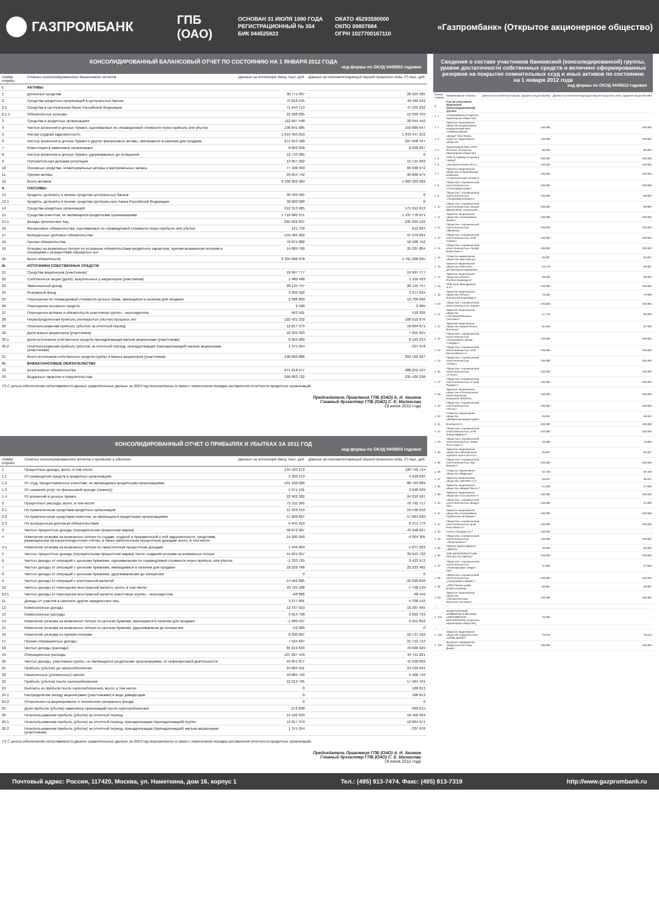ГАЗПРОМБАНК
ГПБ (ОАО)
ОСНОВАН 31 ИЮЛЯ 1990 ГОДА
РЕГИСТРАЦИОННЫЙ № 354
БИК 044525823
ОКАТО 45293590000
ОКПО 09807684
ОГРН 1027700167110
«Газпромбанк» (Открытое акционерное общество)
КОНСОЛИДИРОВАННЫЙ БАЛАНСОВЫЙ ОТЧЕТ ПО СОСТОЯНИЮ НА 1 ЯНВАРЯ 2012 ГОДА
код формы по ОКУД 0409802 годовая
| Номер строки | Статьи консолидированного балансового отчета | Данные на отчетную дату, тыс. руб. | Данные за соответствующий период прошлого года, (*) тыс. руб. |
| --- | --- | --- | --- |
| I. | АКТИВЫ | | |
| 1 | Денежные средства | 30 771 037 | 26 925 585 |
| 2 | Средства кредитных организаций в центральных банках | 75 818 435 | 49 489 942 |
| 2.1 | Средства в Центральном банке Российской Федерации | 71 644 713 | 47 295 232 |
| 2.1.1 | Обязательные резервы | 22 508 205 | 10 399 704 |
| 3 | Средства в кредитных организациях | 112 607 548 | 20 054 442 |
| 4 | Чистые вложения в ценные бумаги, оцениваемые по справедливой стоимости через прибыль или убыток | 190 641 685 | 150 880 647 |
| 5 | Чистая ссудная задолженность | 1 615 465 019 | 1 343 447 252 |
| 6 | Чистые вложения в ценные бумаги и другие финансовые активы, имеющиеся в наличии для продажи | 271 653 180 | 227 658 447 |
| 7 | Инвестиции в зависимые организации | 8 662 058 | 8 200 837 |
| 8 | Чистые вложения в ценные бумаги, удерживаемые до погашения | 12 743 905 | 0 |
| 9 | Положительная деловая репутация | 14 057 262 | 15 715 993 |
| 10 | Основные средства, нематериальные активы и материальные запасы | 77 428 093 | 60 038 972 |
| 11 | Прочие активы | 93 054 742 | 90 890 975 |
| 12 | Всего активов | 2 502 902 964 | 1 993 303 092 |
| II. | ПАССИВЫ | | |
| 13 | Кредиты, депозиты и прочие средства центральных банков | 30 439 565 | 0 |
| 13.1 | Кредиты, депозиты и прочие средства Центрального банка Российской Федерации | 30 000 000 | 0 |
| 14 | Средства кредитных организаций | 312 313 905 | 171 612 613 |
| 15 | Средства клиентов, не являющихся кредитными организациями | 1 716 680 371 | 1 437 778 971 |
| 15.1 | Вклады физических лиц | 265 922 837 | 235 295 122 |
| 16 | Финансовые обязательства, оцениваемые по справедливой стоимости через прибыль или убыток | 121 733 | 612 064 |
| 17 | Выпущенные долговые обязательства | 159 484 922 | 97 579 891 |
| 18 | Прочие обязательства | 70 875 882 | 58 408 752 |
| 19 | Резервы на возможные потери по условным обязательствам кредитного характера, прочим возможным потерям и операциям с резидентами офшорных зон | 14 089 700 | 25 207 804 |
| 20 | Всего обязательств | 2 304 006 078 | 1 791 200 095 |
| III. | ИСТОЧНИКИ СОБСТВЕННЫХ СРЕДСТВ | | |
| 21 | Средства акционеров (участников) | 19 997 777 | 19 997 777 |
| 22 | Собственные акции (доли), выкупленные у акционеров (участников) | 1 480 488 | 1 316 433 |
| 23 | Эмиссионный доход | 28 145 757 | 28 145 757 |
| 24 | Резервный фонд | 3 392 922 | 3 377 624 |
| 25 | Переоценка по справедливой стоимости ценных бумаг, имеющихся в наличии для продажи | 2 586 893 | 16 706 096 |
| 26 | Переоценка основных средств | 2 590 | 2 965 |
| 27 | Переоценка активов и обязательств участников группы - нерезидентов | 663 501 | 518 309 |
| 28 | Нераспределенная прибыль (непокрытые убытки) прошлых лет | 122 431 232 | 108 010 676 |
| 29 | Неиспользованная прибыль (убыток) за отчетный период | 12 817 379 | 18 804 971 |
| 30 | Доля малых акционеров (участников) | 10 339 323 | 7 855 255 |
| 30.1 | Доля источников собственных средств,принадлежащая малым акционерам (участникам) | 8 964 069 | 8 193 233 |
| 30.2 | Неиспользованная прибыль (убыток) за отчетный период, принадлежащая (принадлежащий) малым акционерам (участникам) | 1 375 254 | -337 978 |
| 31 | Всего источников собственных средств группы и малых акционеров (участников) | 198 896 886 | 202 102 997 |
| IV. | ВНЕБАЛАНСОВЫЕ ОБЯЗАТЕЛЬСТВА | | |
| 32 | Безотзывные обязательства | 971 018 577 | 988 252 107 |
| 33 | Выданные гарантии и поручительства | 299 003 722 | 235 420 338 |
(*) С целью обеспечения сопоставимости данных сравнительные данные за 2010 год пересмотрены в связи с изменением порядка составления отчетности кредитных организаций.
Председатель Правления ГПБ (ОАО) А. И. Акимов
Главный бухгалтер ГПБ (ОАО) С. Е. Малюсова
18 июня 2012 года
КОНСОЛИДИРОВАННЫЙ ОТЧЕТ О ПРИБЫЛЯХ И УБЫТКАХ ЗА 2011 ГОД
код формы по ОКУД 0409803 годовая
| Номер строки | Статьи консолидированного отчета о прибылях и убытках | Данные на отчетную дату, тыс. руб. | Данные за соответствующий период прошлого года, (*) тыс. руб. |
| --- | --- | --- | --- |
| 1 | Процентные доходы, всего, в том числе: | 134 183 272 | 120 740 744 |
| 1.1 | От размещения средств в кредитных организациях | 5 320 413 | 4 918 029 |
| 1.2 | От ссуд, предоставленных клиентам, не являющимся кредитными организациями | 101 189 026 | 88 763 889 |
| 1.3 | От оказания услуг по финансовой аренде (лизингу) | 5 271 531 | 3 048 239 |
| 1.4 | От вложений в ценные бумаги | 22 402 302 | 24 010 587 |
| 2 | Процентные расходы, всего, в том числе: | 75 311 265 | 76 792 717 |
| 2.1 | По привлеченным средствам кредитных организаций | 11 356 519 | 10 536 918 |
| 2.2 | По привлеченным средствам клиентов, не являющихся кредитными организациями | 57 008 827 | 57 884 020 |
| 2.3 | По выпущенным долговым обязательствам | 6 945 919 | 8 371 779 |
| 3 | Чистые процентные доходы (отрицательная процентная маржа) | 58 872 007 | 43 948 027 |
| 4 | Изменение резерва на возможные потери по ссудам, ссудной и приравненной к ней задолженности, средствам, размещенным на корреспондентских счетах, а также начисленным процентным доходам, всего, в том числе: | -14 180 950 | -4 004 305 |
| 4.1 | Изменение резерва на возможные потери по начисленным процентным доходам | 1 946 664 | -1 877 222 |
| 5 | Чистые процентные доходы (отрицательная процентная маржа) после создания резерва на возможные потери | 44 691 057 | 39 943 722 |
| 6 | Чистые доходы от операций с ценными бумагами, оцениваемыми по справедливой стоимости через прибыль или убыток | -1 333 725 | 8 423 572 |
| 7 | Чистые доходы от операций с ценными бумагами, имеющимися в наличии для продажи | 18 226 768 | 22 233 482 |
| 8 | Чистые доходы от операций с ценными бумагами, удерживаемыми до погашения | 0 | 0 |
| 9 | Чистые доходы от операций с иностранной валютой | -14 502 605 | -35 620 658 |
| 10 | Чистые доходы от переоценки иностранной валюты, всего, в том числе: | 10 725 108 | -7 798 149 |
| 10.1 | Чистые доходы от переоценки иностранной валюты участников группы - нерезидентов | -68 686 | 68 449 |
| 11 | Доходы от участия в капитале других юридических лиц | 3 277 891 | 5 338 142 |
| 12 | Комиссионные доходы | 12 737 010 | 10 287 965 |
| 13 | Комиссионные расходы | 3 914 758 | 2 603 793 |
| 14 | Изменение резерва на возможные потери по ценным бумагам, имеющимся в наличии для продажи | -1 090 437 | -3 951 852 |
| 15 | Изменение резерва на возможные потери по ценным бумагам, удерживаемым до погашения | -52 000 | 0 |
| 16 | Изменение резерва по прочим потерям | 8 930 897 | 10 737 162 |
| 17 | Прочие операционные доходы | 7 524 627 | 21 712 712 |
| 18 | Чистые доходы (расходы) | 85 219 833 | 76 606 029 |
| 19 | Операционные расходы | 107 267 159 | 94 711 221 |
| 20 | Чистые доходы, участников группы, не являющихся кредитными организациями, от нефинансовой деятельности | 46 851 877 | 41 638 693 |
| 21 | Прибыль (убыток) до налогообложения | 24 804 551 | 23 533 501 |
| 22 | Начисленные (уплаченные) налоги | 10 884 756 | 5 568 710 |
| 23 | Прибыль (убыток) после налогообложения | 13 919 795 | 17 964 791 |
| 24 | Выплаты из прибыли после налогообложения, всего, в том числе: | 0 | 106 813 |
| 24.1 | Распределение между акционерами (участниками) в виде дивидендов | 0 | 106 813 |
| 24.2 | Отчисления на формирование и пополнение резервного фонда | 0 | 0 |
| 25 | Доля прибыли (убытка) зависимых организаций после налогообложения | 272 838 | 609 015 |
| 26 | Неиспользованная прибыль (убыток) за отчетный период | 14 192 633 | 18 466 993 |
| 26.1 | Неиспользованная прибыль (убыток) за отчетный период, принадлежащая (принадлежащий) группе | 12 817 379 | 18 804 971 |
| 26.2 | Неиспользованная прибыль (убыток) за отчетный период, принадлежащая (принадлежащий) малым акционерам (участникам) | 1 375 254 | -337 978 |
(*) С целью обеспечения сопоставимости данных сравнительные данные за 2010 год пересмотрены в связи с изменением порядка составления отчетности кредитных организаций.
Председатель Правления ГПБ (ОАО) А. И. Акимов
Главный бухгалтер ГПБ (ОАО) С. Е. Малюсова
18 июня 2012 года
Сведения о составе участников банковской (консолидированной) группы, уровне достаточности собственных средств и величине сформированных резервов на покрытие сомнительных ссуд и иных активов по состоянию на 1 января 2012 года
код формы по ОКУД 0409812 годовая
| Номер строки | Наименование статьи | Данные за отчетный период, процент акций (долей) | Данные за соответствующий период прошлого года, процент акций (долей) |
| --- | --- | --- | --- |
| 1 | Состав участников банковской (консолидированной) группы: | | |
| 1. 1 | «Газпромбанк» (Открытое акционерное общество) | | |
| 1. 2 | Закрытое акционерное общество Акционерный коммерческий банк «Сибирьгазбанк» | 100.000 | 100.000 |
| 1. 3 | «Кредит Урал Банк» открытое акционерное общество | 100.000 | 100.000 |
| 1. 4 | Акционерный банк «ГПБ-Ипотека» (Открытое акционерное общество) | 90.064 | 90.064 |
| 1. 5 | GPB-DI Holdings (Cayman) Limited* | 100.000 | 100.000 |
| 1. 6 | «Gazinvest Finance B.V.» | 100.000 | 100.000 |
| 1. 7 | Закрытое акционерное общество «Управляющая компания «Стратегические Активы»* | 100.000 | 100.000 |
| 1. 8 | Общество с ограниченной ответственностью «Газагродорсервис» | 100.000 | 100.000 |
| 1. 9 | Общество с ограниченной ответственностью «Газпромбанк-Инвест» | 100.000 | 99.900 |
| 1. 10 | Общество с ограниченной ответственностью «Новые финансовые технологии» | 100.000 | 99.990 |
| 1. 11 | Закрытое акционерное общество «Газпромбанк Лизинг» | 100.000 | 100.000 |
| 1. 12 | Общество с ограниченной ответственностью «Финблок» | 100.000 | 100.000 |
| 1. 13 | Общество с ограниченной ответственностью «ГПБ-Сервис» | 100.000 | 100.000 |
| 1. 14 | Общество с ограниченной ответственностью «Трейд Инвестмент» | 100.000 | 100.000 |
| 1. 15 | Открытое акционерное общество «Волгоблгаз» | 94.007 | 94.007 |
| 1. 16 | Закрытое акционерное общество «Расчетно-депозитарная компания» | 63.175 | 65.867 |
| 1. 17 | Закрытое акционерное общество «Регион Ипотека Башкирия»* | 95.000 | 95.000 |
| 1. 18 | GPB Asset Management S.A.* | 100.000 | 100.000 |
| 1. 19 | Закрытое акционерное общество «Регион Ипотека Екатеринбург»* | 70.000 | 70.000 |
| 1. 20 | Общество с ограниченной ответственностью «Арекс» | 100.000 | 100.000 |
| 1. 21 | Закрытое акционерное общество «Оптиковолоконные Системы»* | 47.725 | 80.000 |
| 1. 22 | Закрытое акционерное общество «Киров Регион Ипотека»* | 92.500 | 92.500 |
| 1. 23 | Общество с ограниченной ответственностью «Газпромбанк Лизинг-Стандарт» | 100.000 | 100.000 |
| 1. 24 | Общество с ограниченной ответственностью «ГПБ - МеталлИнвест»* | 100.000 | 100.000 |
| 1. 25 | Общество с ограниченной ответственностью «Оникс» | 100.000 | 100.000 |
| 1. 26 | Общество с ограниченной ответственностью «Статус» | 100.000 | 100.000 |
| 1. 27 | Общество с ограниченной ответственностью «Строй-Профит»* | 100.000 | 100.000 |
| 1. 28 | Закрытое акционерное общество «Региональная инвестиционная компания» (РИНКО) | 100.000 | 100.000 |
| 1. 29 | Общество с ограниченной ответственностью «Уголь»* | 100.000 | 100.000 |
| 1. 30 | Открытое акционерное общество «Межрегионэнергострой»* | 40.832 | 40.832 |
| 1. 31 | Brecham B.V. | 100.000 | 100.000 |
| 1. 32 | Общество с ограниченной ответственностью «ГПБ - Энергоэффект»* | 100.000 | 100.000 |
| 1. 33 | Общество с ограниченной ответственностью «Зима-Лето Спорт»* | 25.000 | 25.000 |
| 1. 34 | Закрытое акционерное общество «Электронное торговое агентство и К»* | 66.667 | 66.667 |
| 1. 35 | Общество с ограниченной ответственностью «Арт Финанс»* | 100.000 | 100.000 |
| 1. 36 | Открытое акционерное общество «Мирком»* | 92.190 | 92.190 |
| 1. 37 | Закрытое акционерное общество «ЭКОНЕТ-С»* | 58.537 | 58.537 |
| 1. 38 | Закрытое акционерное общество «Медиа Пресс»* | 51.000 | 51.000 |
| 1. 39 | Закрытое акционерное общество «Согласовест»* | 100.000 | 100.000 |
| 1. 40 | Общество с ограниченной ответственностью «Вокруг ТВ»* | 100.000 | 51.000 |
| 1. 41 | Закрытое акционерное общество «Газпромбанк Управление активами»* | 100.000 | 100.000 |
| 1. 42 | Общество с ограниченной ответственностью «Кам Рисо-Инвест»* | 100.000 | 100.000 |
| 1. 43 | Centrex Hungaria Zrt.* | 100.000 | ... |
| 1. 44 | Общество с ограниченной ответственностью «Энергоинвест»* | 100.000 | 100.000 |
| 1. 45 | TRIGAZ INVESTMENTS LIMITED* | 50.000 | 50.000 |
| 1. 46 | GPB INFRASTRUCTURE PROJECTS LIMITED* | 100.000 | 100.000 |
| 1. 47 | Общество с ограниченной ответственностью «Телекомпания «Экран-ТВ»* | 37.500 | 37.500 |
| 1. 48 | Общество с ограниченной ответственностью «Газпромбанк Лизинг»* | 100.000 | 100.000 |
| 1. 49 | «GPB Finance public limited company» | 99.997 | 99.997 |
| 1. 50 | Закрытое акционерное общество «Автоматические билетные системы»* | 100.000 | 100.000 |
| ... | ... | | |
| 1. 104 | АКЦИОНЕРНЫЙ КОММЕРЧЕСКИЙ БАНК «ЕВРОФИНАНС МОСНАРБАНК» (открытое акционерное общество) | 25.000 | ... |
| ... | ... | | |
| 1. 130 | Закрытое акционерное общество «Издательство «СЕМЬ ДНЕЙ»* | 75.013 | 75.013 |
| 1. 131 | Дочернее предприятие «Издательство Семь Дней»* | 100.000 | 100.000 |
Почтовый адрес: Россия, 117420, Москва, ул. Наметкина, дом 16, корпус 1 Тел.: (495) 913-7474. Факс: (495) 913-7319 http://www.gazprombank.ru